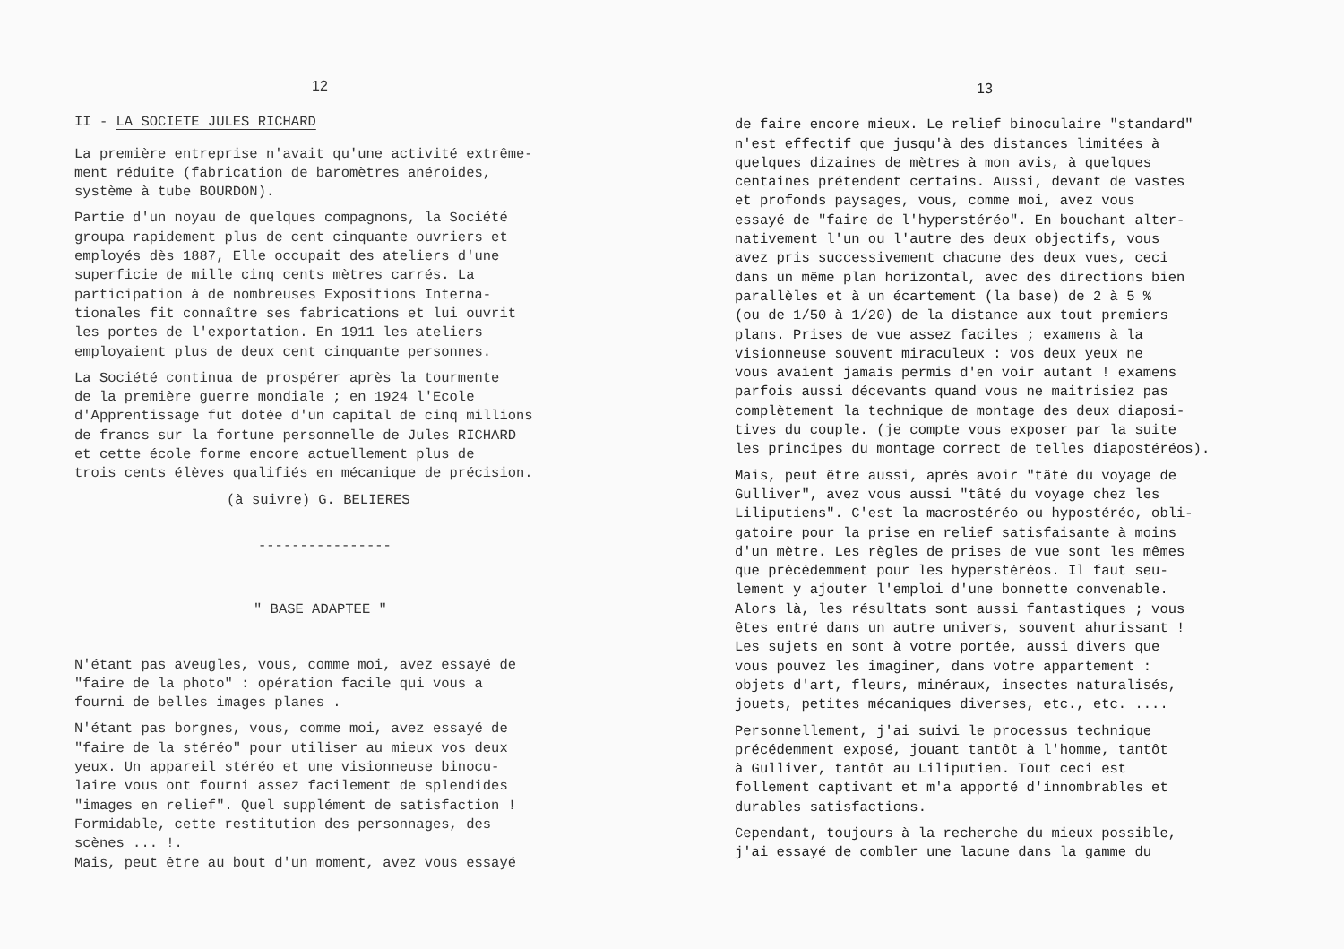12
II - LA SOCIETE JULES RICHARD
La première entreprise n'avait qu'une activité extrême- ment réduite (fabrication de baromètres anéroides, système à tube BOURDON).
Partie d'un noyau de quelques compagnons, la Société groupa rapidement plus de cent cinquante ouvriers et employés dès 1887, Elle occupait des ateliers d'une superficie de mille cinq cents mètres carrés. La participation à de nombreuses Expositions Interna- tionales fit connaître ses fabrications et lui ouvrit les portes de l'exportation. En 1911 les ateliers employaient plus de deux cent cinquante personnes.
La Société continua de prospérer après la tourmente de la première guerre mondiale ; en 1924 l'Ecole d'Apprentissage fut dotée d'un capital de cinq millions de francs sur la fortune personnelle de Jules RICHARD et cette école forme encore actuellement plus de trois cents élèves qualifiés en mécanique de précision.
(à suivre) G. BELIERES
----------------
" BASE ADAPTEE "
N'étant pas aveugles, vous, comme moi, avez essayé de "faire de la photo" : opération facile qui vous a fourni de belles images planes .
N'étant pas borgnes, vous, comme moi, avez essayé de "faire de la stéréo" pour utiliser au mieux vos deux yeux. Un appareil stéréo et une visionneuse binocu- laire vous ont fourni assez facilement de splendides "images en relief". Quel supplément de satisfaction ! Formidable, cette restitution des personnages, des scènes ... !. Mais, peut être au bout d'un moment, avez vous essayé
13
de faire encore mieux. Le relief binoculaire "standard" n'est effectif que jusqu'à des distances limitées à quelques dizaines de mètres à mon avis, à quelques centaines prétendent certains. Aussi, devant de vastes et profonds paysages, vous, comme moi, avez vous essayé de "faire de l'hyperstéréo". En bouchant alter- nativement l'un ou l'autre des deux objectifs, vous avez pris successivement chacune des deux vues, ceci dans un même plan horizontal, avec des directions bien parallèles et à un écartement (la base) de 2 à 5 % (ou de 1/50 à 1/20) de la distance aux tout premiers plans. Prises de vue assez faciles ; examens à la visionneuse souvent miraculeux : vos deux yeux ne vous avaient jamais permis d'en voir autant ! examens parfois aussi décevants quand vous ne maitrisiez pas complètement la technique de montage des deux diaposi- tives du couple. (je compte vous exposer par la suite les principes du montage correct de telles diapostéréos).
Mais, peut être aussi, après avoir "tâté du voyage de Gulliver", avez vous aussi "tâté du voyage chez les Liliputiens". C'est la macrostéréo ou hypostéréo, obli- gatoire pour la prise en relief satisfaisante à moins d'un mètre. Les règles de prises de vue sont les mêmes que précédemment pour les hyperstéréos. Il faut seu- lement y ajouter l'emploi d'une bonnette convenable. Alors là, les résultats sont aussi fantastiques ; vous êtes entré dans un autre univers, souvent ahurissant ! Les sujets en sont à votre portée, aussi divers que vous pouvez les imaginer, dans votre appartement : objets d'art, fleurs, minéraux, insectes naturalisés, jouets, petites mécaniques diverses, etc., etc. ....
Personnellement, j'ai suivi le processus technique précédemment exposé, jouant tantôt à l'homme, tantôt à Gulliver, tantôt au Liliputien. Tout ceci est follement captivant et m'a apporté d'innombrables et durables satisfactions.
Cependant, toujours à la recherche du mieux possible, j'ai essayé de combler une lacune dans la gamme du